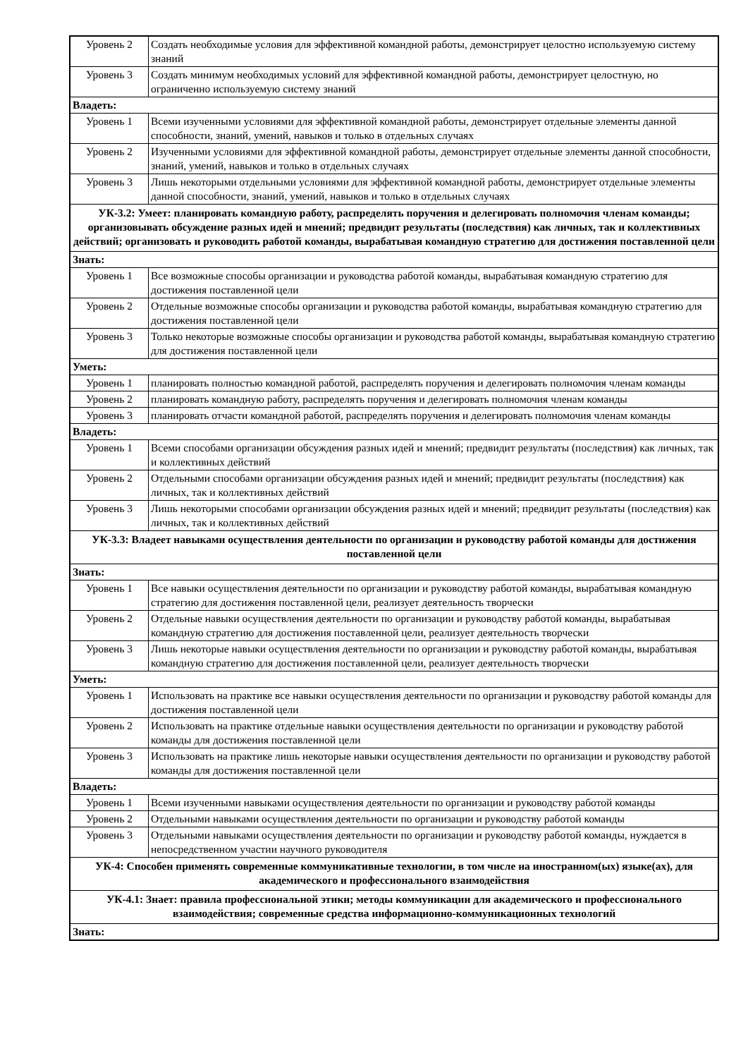| Уровень 2 | Создать необходимые условия для эффективной командной работы, демонстрирует целостно используемую систему знаний |
| Уровень 3 | Создать минимум необходимых условий для эффективной командной работы, демонстрирует целостную, но ограниченно используемую систему знаний |
| Владеть: | |
| Уровень 1 | Всеми изученными условиями для эффективной командной работы, демонстрирует отдельные элементы данной способности, знаний, умений, навыков и только в отдельных случаях |
| Уровень 2 | Изученными условиями для эффективной командной работы, демонстрирует отдельные элементы данной способности, знаний, умений, навыков и только в отдельных случаях |
| Уровень 3 | Лишь некоторыми отдельными условиями для эффективной командной работы, демонстрирует отдельные элементы данной способности, знаний, умений, навыков и только в отдельных случаях |
| УК-3.2: Умеет: планировать командную работу, распределять поручения и делегировать полномочия членам команды; организовывать обсуждение разных идей и мнений; предвидит результаты (последствия) как личных, так и коллективных действий; организовать и руководить работой команды, вырабатывая командную стратегию для достижения поставленной цели | |
| Знать: | |
| Уровень 1 | Все возможные способы организации и руководства работой команды, вырабатывая командную стратегию для достижения поставленной цели |
| Уровень 2 | Отдельные возможные способы организации и руководства работой команды, вырабатывая командную стратегию для достижения поставленной цели |
| Уровень 3 | Только некоторые возможные способы организации и руководства работой команды, вырабатывая командную стратегию для достижения поставленной цели |
| Уметь: | |
| Уровень 1 | планировать полностью командной работой, распределять поручения и делегировать полномочия членам команды |
| Уровень 2 | планировать командную работу, распределять поручения и делегировать полномочия членам команды |
| Уровень 3 | планировать отчасти командной работой, распределять поручения и делегировать полномочия членам команды |
| Владеть: | |
| Уровень 1 | Всеми способами организации обсуждения разных идей и мнений; предвидит результаты (последствия) как личных, так и коллективных действий |
| Уровень 2 | Отдельными способами организации обсуждения разных идей и мнений; предвидит результаты (последствия) как личных, так и коллективных действий |
| Уровень 3 | Лишь некоторыми способами организации обсуждения разных идей и мнений; предвидит результаты (последствия) как личных, так и коллективных действий |
| УК-3.3: Владеет навыками осуществления деятельности по организации и руководству работой команды для достижения поставленной цели | |
| Знать: | |
| Уровень 1 | Все навыки осуществления деятельности по организации и руководству работой команды, вырабатывая командную стратегию для достижения поставленной цели, реализует деятельность творчески |
| Уровень 2 | Отдельные навыки осуществления деятельности по организации и руководству работой команды, вырабатывая командную стратегию для достижения поставленной цели, реализует деятельность творчески |
| Уровень 3 | Лишь некоторые навыки осуществления деятельности по организации и руководству работой команды, вырабатывая командную стратегию для достижения поставленной цели, реализует деятельность творчески |
| Уметь: | |
| Уровень 1 | Использовать на практике все навыки осуществления деятельности по организации и руководству работой команды для достижения поставленной цели |
| Уровень 2 | Использовать на практике отдельные навыки осуществления деятельности по организации и руководству работой команды для достижения поставленной цели |
| Уровень 3 | Использовать на практике лишь некоторые навыки осуществления деятельности по организации и руководству работой команды для достижения поставленной цели |
| Владеть: | |
| Уровень 1 | Всеми изученными навыками осуществления деятельности по организации и руководству работой команды |
| Уровень 2 | Отдельными навыками осуществления деятельности по организации и руководству работой команды |
| Уровень 3 | Отдельными навыками осуществления деятельности по организации и руководству работой команды, нуждается в непосредственном участии научного руководителя |
| УК-4: Способен применять современные коммуникативные технологии, в том числе на иностранном(ых) языке(ах), для академического и профессионального взаимодействия | |
| УК-4.1: Знает: правила профессиональной этики; методы коммуникации для академического и профессионального взаимодействия; современные средства информационно-коммуникационных технологий | |
| Знать: | |